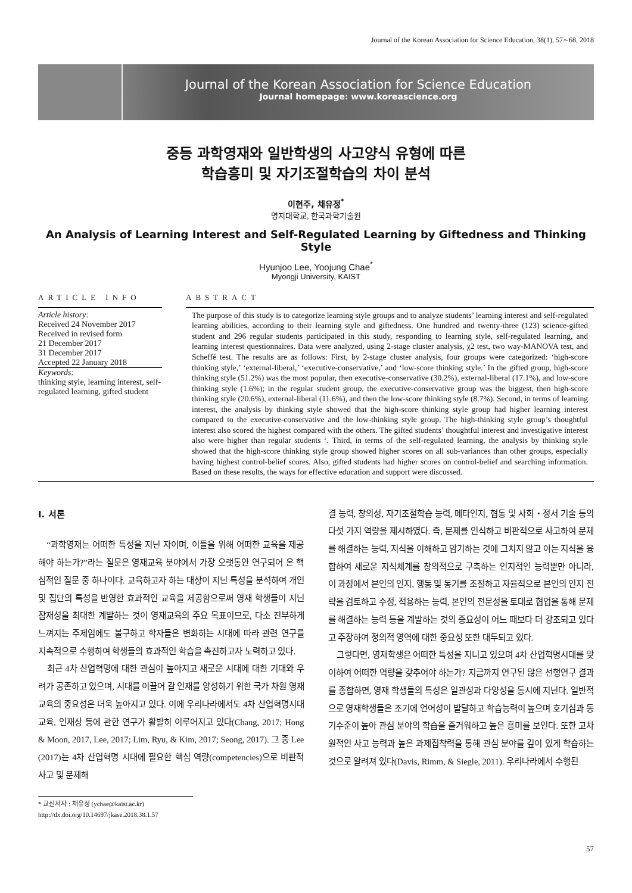Journal of the Korean Association for Science Education, 38(1), 57∼68, 2018
Journal of the Korean Association for Science Education
Journal homepage: www.koreascience.org
중등 과학영재와 일반학생의 사고양식 유형에 따른
학습흥미 및 자기조절학습의 차이 분석
이현주, 채유정<sup>*</sup>
명지대학교, 한국과학기술원
An Analysis of Learning Interest and Self-Regulated Learning by Giftedness and Thinking Style
Hyunjoo Lee, Yoojung Chae<sup>*</sup>
Myongji University, KAIST
ARTICLE INFO
Article history:
Received 24 November 2017
Received in revised form
21 December 2017
31 December 2017
Accepted 22 January 2018
Keywords:
thinking style, learning interest, self-regulated learning, gifted student
ABSTRACT
The purpose of this study is to categorize learning style groups and to analyze students’ learning interest and self-regulated learning abilities, according to their learning style and giftedness. One hundred and twenty-three (123) science-gifted student and 296 regular students participated in this study, responding to learning style, self-regulated learning, and learning interest questionnaires. Data were analyzed, using 2-stage cluster analysis, χ2 test, two way-MANOVA test, and Scheffé test. The results are as follows: First, by 2-stage cluster analysis, four groups were categorized: ‘high-score thinking style,’ ‘external-liberal,’ ‘executive-conservative,’ and ‘low-score thinking style.’ In the gifted group, high-score thinking style (51.2%) was the most popular, then executive-conservative (30.2%), external-liberal (17.1%), and low-score thinking style (1.6%); in the regular student group, the executive-conservative group was the biggest, then high-score thinking style (20.6%), external-liberal (11.6%), and then the low-score thinking style (8.7%). Second, in terms of learning interest, the analysis by thinking style showed that the high-score thinking style group had higher learning interest compared to the executive-conservative and the low-thinking style group. The high-thinking style group’s thoughtful interest also scored the highest compared with the others. The gifted students’ thoughtful interest and investigative interest also were higher than regular students ‘. Third, in terms of the self-regulated learning, the analysis by thinking style showed that the high-score thinking style group showed higher scores on all sub-variances than other groups, especially having highest control-belief scores. Also, gifted students had higher scores on control-belief and searching information. Based on these results, the ways for effective education and support were discussed.
Ⅰ. 서론
“과학영재는 어떠한 특성을 지닌 자이며, 이들을 위해 어떠한 교육을 제공해야 하는가?”라는 질문은 영재교육 분야에서 가장 오랫동안 연구되어 온 핵심적인 질문 중 하나이다. 교육하고자 하는 대상이 지닌 특성을 분석하여 개인 및 집단의 특성을 반영한 효과적인 교육을 제공함으로써 영재 학생들이 지닌 잠재성을 최대한 계발하는 것이 영재교육의 주요 목표이므로, 다소 진부하게 느껴지는 주제임에도 불구하고 학자들은 변화하는 시대에 따라 관련 연구를 지속적으로 수행하여 학생들의 효과적인 학습을 촉진하고자 노력하고 있다.
최근 4차 산업혁명에 대한 관심이 높아지고 새로운 시대에 대한 기대와 우려가 공존하고 있으며, 시대를 이끌어 갈 인재를 양성하기 위한 국가 차원 영재교육의 중요성은 더욱 높아지고 있다. 이에 우리나라에서도 4차 산업혁명시대 교육, 인재상 등에 관한 연구가 활발히 이루어지고 있다(Chang, 2017; Hong & Moon, 2017, Lee, 2017; Lim, Ryu, & Kim, 2017; Seong, 2017). 그 중 Lee (2017)는 4차 산업혁명 시대에 필요한 핵심 역량(competencies)으로 비판적 사고 및 문제해
* 교신저자 : 채유정 (ychae@kaist.ac.kr)
http://dx.doi.org/10.14697/jkase.2018.38.1.57
결 능력, 창의성, 자기조절학습 능력, 메타인지, 협동 및 사회・정서 기술 등의 다섯 가지 역량을 제시하였다. 즉, 문제를 인식하고 비판적으로 사고하여 문제를 해결하는 능력, 지식을 이해하고 암기하는 것에 그치지 않고 아는 지식을 융합하여 새로운 지식체계를 창의적으로 구축하는 인지적인 능력뿐만 아니라, 이 과정에서 본인의 인지, 행동 및 동기를 조절하고 자율적으로 본인의 인지 전략을 검토하고 수정, 적용하는 능력, 본인의 전문성을 토대로 협업을 통해 문제를 해결하는 능력 등을 계발하는 것의 중요성이 어느 때보다 더 강조되고 있다고 주장하여 정의적 영역에 대한 중요성 또한 대두되고 있다.
그렇다면, 영재학생은 어떠한 특성을 지니고 있으며 4차 산업혁명시대를 맞이하여 어떠한 역량을 갖추어야 하는가? 지금까지 연구된 많은 선행연구 결과를 종합하면, 영재 학생들의 특성은 일관성과 다양성을 동시에 지닌다. 일반적으로 영재학생들은 조기에 언어성이 발달하고 학습능력이 높으며 호기심과 동기수준이 높아 관심 분야의 학습을 즐거워하고 높은 흥미를 보인다. 또한 고차원적인 사고 능력과 높은 과제집착력을 통해 관심 분야를 깊이 있게 학습하는 것으로 알려져 있다(Davis, Rimm, & Siegle, 2011). 우리나라에서 수행된
57